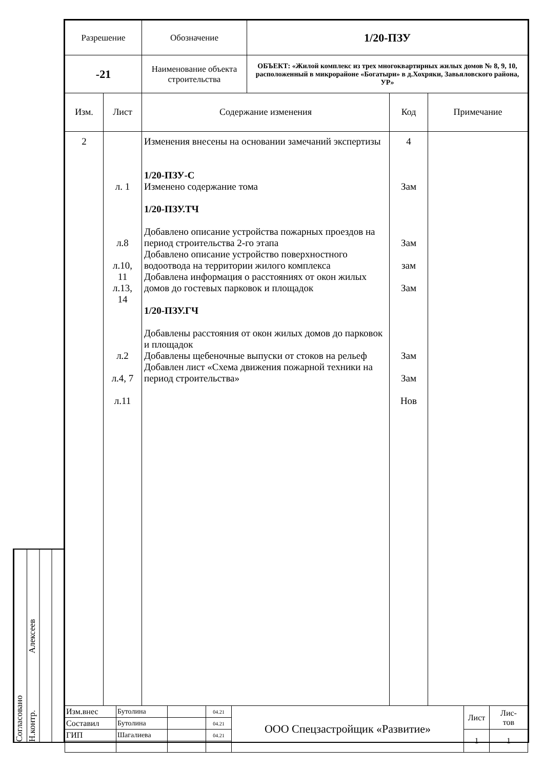Согласовано
Н.контр. Алексеев
| Разрешение | Обозначение | 1/20-ПЗУ |
| -21 | Наименование объекта строительства | ОБЪЕКТ: «Жилой комплекс из трех многоквартирных жилых домов № 8, 9, 10, расположенный в микрорайоне «Богатыри» в д.Хохряки, Завьяловского района, УР» |
| Изм. | Лист | Содержание изменения | Код | Примечание |
| --- | --- | --- | --- | --- |
| 2 | л. 1 л.8 л.10, 11 л.13, 14 л.2 л.4, 7 л.11 | Изменения внесены на основании замечаний экспертизы 1/20-ПЗУ-С Изменено содержание тома 1/20-ПЗУ.ТЧ Добавлено описание устройства пожарных проездов на период строительства 2-го этапа Добавлено описание устройство поверхностного водоотвода на территории жилого комплекса Добавлена информация о расстояниях от окон жилых домов до гостевых парковок и площадок 1/20-ПЗУ.ГЧ Добавлены расстояния от окон жилых домов до парковок и площадок Добавлены щебеночные выпуски от стоков на рельеф Добавлен лист «Схема движения пожарной техники на период строительства» | 4 Зам Зам зам Зам Зам Зам Нов | |
| Изм.внес | Бутолина | | 04.21 | ООО Спецзастройщик «Развитие» | Лист | Лис- тов |
| Составил | Бутолина | | 04.21 | | | |
| ГИП | Шагалиева | | 04.21 | | 1 | 1 |